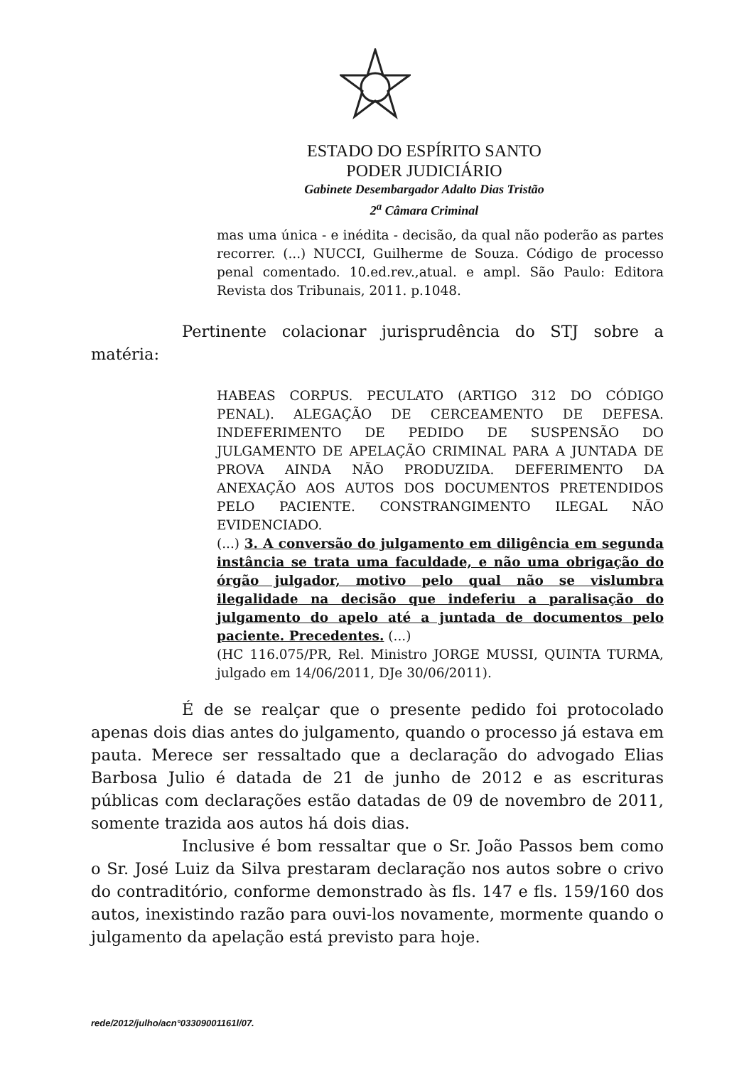ESTADO DO ESPÍRITO SANTO
PODER JUDICIÁRIO
Gabinete Desembargador Adalto Dias Tristão
2<sup>a</sup> Câmara Criminal
mas uma única - e inédita - decisão, da qual não poderão as partes recorrer. (...) NUCCI, Guilherme de Souza. Código de processo penal comentado. 10.ed.rev.,atual. e ampl. São Paulo: Editora Revista dos Tribunais, 2011. p.1048.
Pertinente colacionar jurisprudência do STJ sobre a matéria:
HABEAS CORPUS. PECULATO (ARTIGO 312 DO CÓDIGO PENAL). ALEGAÇÃO DE CERCEAMENTO DE DEFESA. INDEFERIMENTO DE PEDIDO DE SUSPENSÃO DO JULGAMENTO DE APELAÇÃO CRIMINAL PARA A JUNTADA DE PROVA AINDA NÃO PRODUZIDA. DEFERIMENTO DA ANEXAÇÃO AOS AUTOS DOS DOCUMENTOS PRETENDIDOS PELO PACIENTE. CONSTRANGIMENTO ILEGAL NÃO EVIDENCIADO.
(...) 3. A conversão do julgamento em diligência em segunda instância se trata uma faculdade, e não uma obrigação do órgão julgador, motivo pelo qual não se vislumbra ilegalidade na decisão que indeferiu a paralisação do julgamento do apelo até a juntada de documentos pelo paciente. Precedentes. (...)
(HC 116.075/PR, Rel. Ministro JORGE MUSSI, QUINTA TURMA, julgado em 14/06/2011, DJe 30/06/2011).
É de se realçar que o presente pedido foi protocolado apenas dois dias antes do julgamento, quando o processo já estava em pauta. Merece ser ressaltado que a declaração do advogado Elias Barbosa Julio é datada de 21 de junho de 2012 e as escrituras públicas com declarações estão datadas de 09 de novembro de 2011, somente trazida aos autos há dois dias.
Inclusive é bom ressaltar que o Sr. João Passos bem como o Sr. José Luiz da Silva prestaram declaração nos autos sobre o crivo do contraditório, conforme demonstrado às fls. 147 e fls. 159/160 dos autos, inexistindo razão para ouvi-los novamente, mormente quando o julgamento da apelação está previsto para hoje.
rede/2012/julho/acn°03309001161l/07.